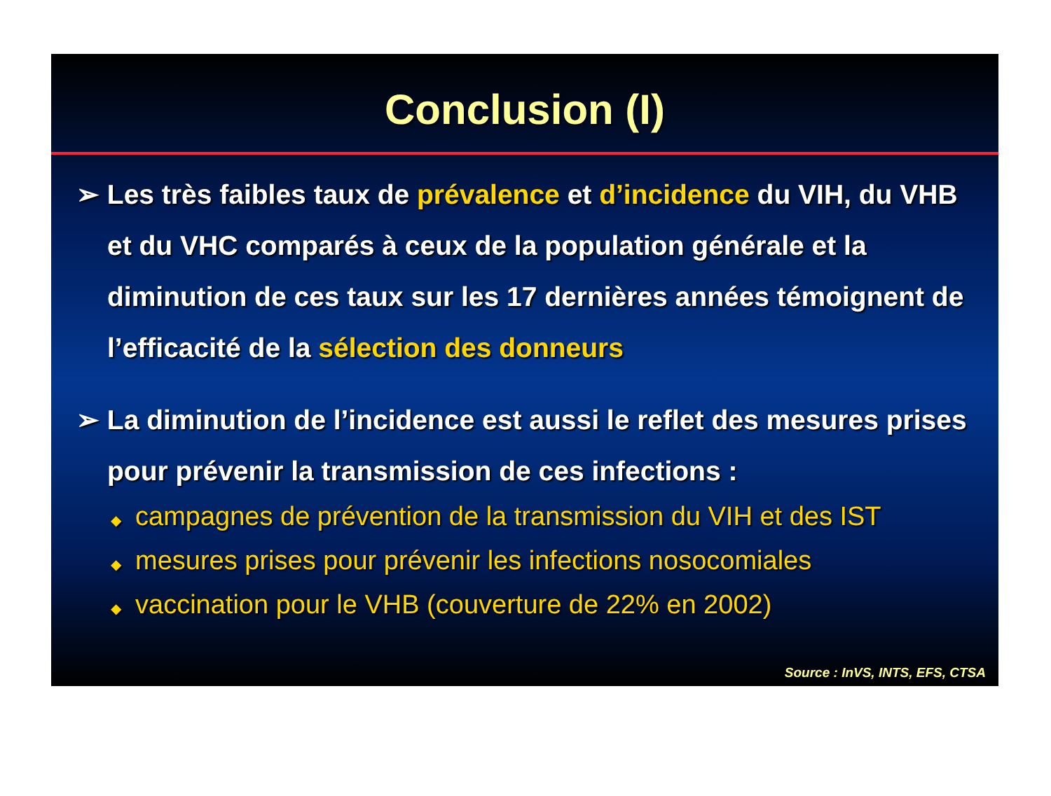Conclusion (I)
➢ Les très faibles taux de prévalence et d’incidence du VIH, du VHB et du VHC comparés à ceux de la population générale et la diminution de ces taux sur les 17 dernières années témoignent de l’efficacité de la sélection des donneurs
➢ La diminution de l’incidence est aussi le reflet des mesures prises pour prévenir la transmission de ces infections :
◆ campagnes de prévention de la transmission du VIH et des IST
◆ mesures prises pour prévenir les infections nosocomiales
◆ vaccination pour le VHB (couverture de 22% en 2002)
Source : InVS, INTS, EFS, CTSA